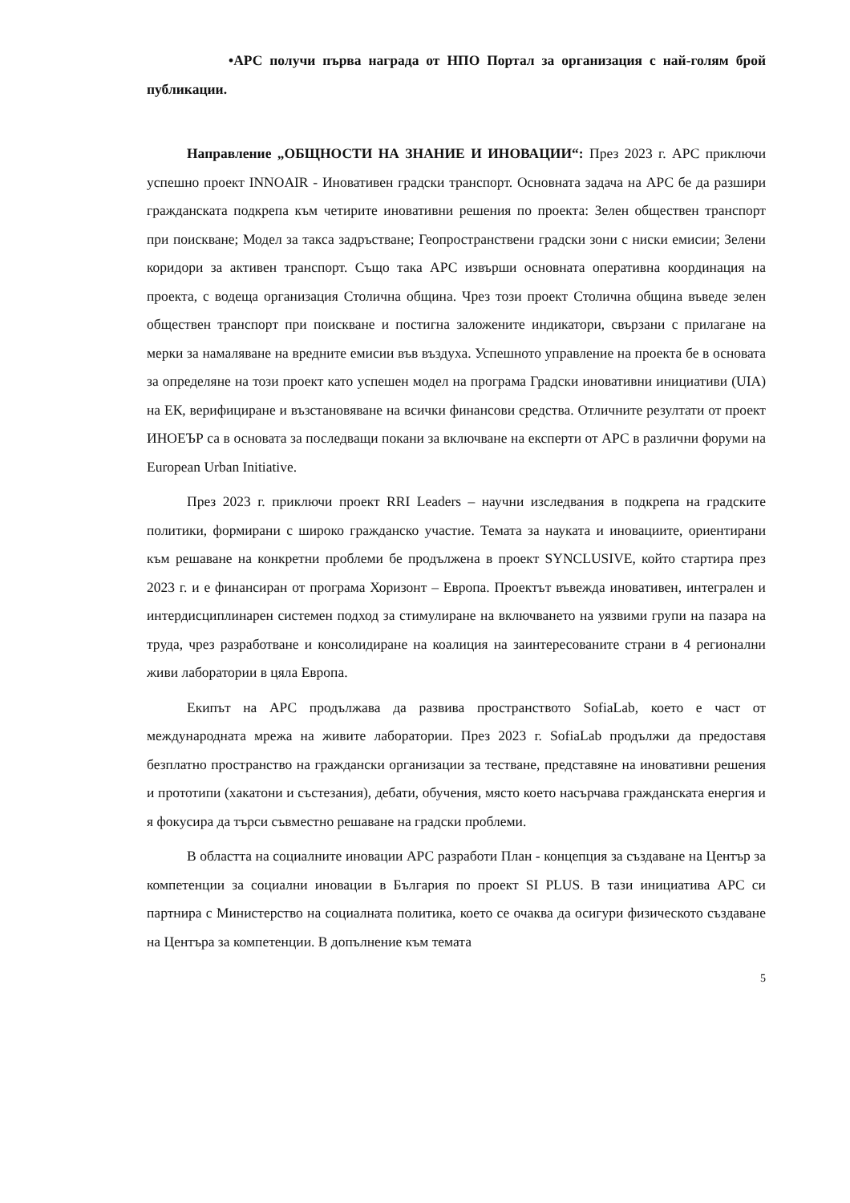•АРС получи първа награда от НПО Портал за организация с най-голям брой публикации.
Направление „ОБЩНОСТИ НА ЗНАНИЕ И ИНОВАЦИИ“: През 2023 г. АРС приключи успешно проект INNOAIR - Иновативен градски транспорт. Основната задача на АРС бе да разшири гражданската подкрепа към четирите иновативни решения по проекта: Зелен обществен транспорт при поискване; Модел за такса задръстване; Геопространствени градски зони с ниски емисии; Зелени коридори за активен транспорт. Също така АРС извърши основната оперативна координация на проекта, с водеща организация Столична община. Чрез този проект Столична община въведе зелен обществен транспорт при поискване и постигна заложените индикатори, свързани с прилагане на мерки за намаляване на вредните емисии във въздуха. Успешното управление на проекта бе в основата за определяне на този проект като успешен модел на програма Градски иновативни инициативи (UIA) на ЕК, верифициране и възстановяване на всички финансови средства. Отличните резултати от проект ИНОЕЪР са в основата за последващи покани за включване на експерти от АРС в различни форуми на European Urban Initiative.
През 2023 г. приключи проект RRI Leaders – научни изследвания в подкрепа на градските политики, формирани с широко гражданско участие. Темата за науката и иновациите, ориентирани към решаване на конкретни проблеми бе продължена в проект SYNCLUSIVE, който стартира през 2023 г. и е финансиран от програма Хоризонт – Европа. Проектът въвежда иновативен, интегрален и интердисциплинарен системен подход за стимулиране на включването на уязвими групи на пазара на труда, чрез разработване и консолидиране на коалиция на заинтересованите страни в 4 регионални живи лаборатории в цяла Европа.
Екипът на АРС продължава да развива пространството SofiaLab, което е част от международната мрежа на живите лаборатории. През 2023 г. SofiaLab продължи да предоставя безплатно пространство на граждански организации за тестване, представяне на иновативни решения и прототипи (хакатони и състезания), дебати, обучения, място което насърчава гражданската енергия и я фокусира да търси съвместно решаване на градски проблеми.
В областта на социалните иновации АРС разработи План - концепция за създаване на Център за компетенции за социални иновации в България по проект SI PLUS. В тази инициатива АРС си партнира с Министерство на социалната политика, което се очаква да осигури физическото създаване на Центъра за компетенции. В допълнение към темата
5